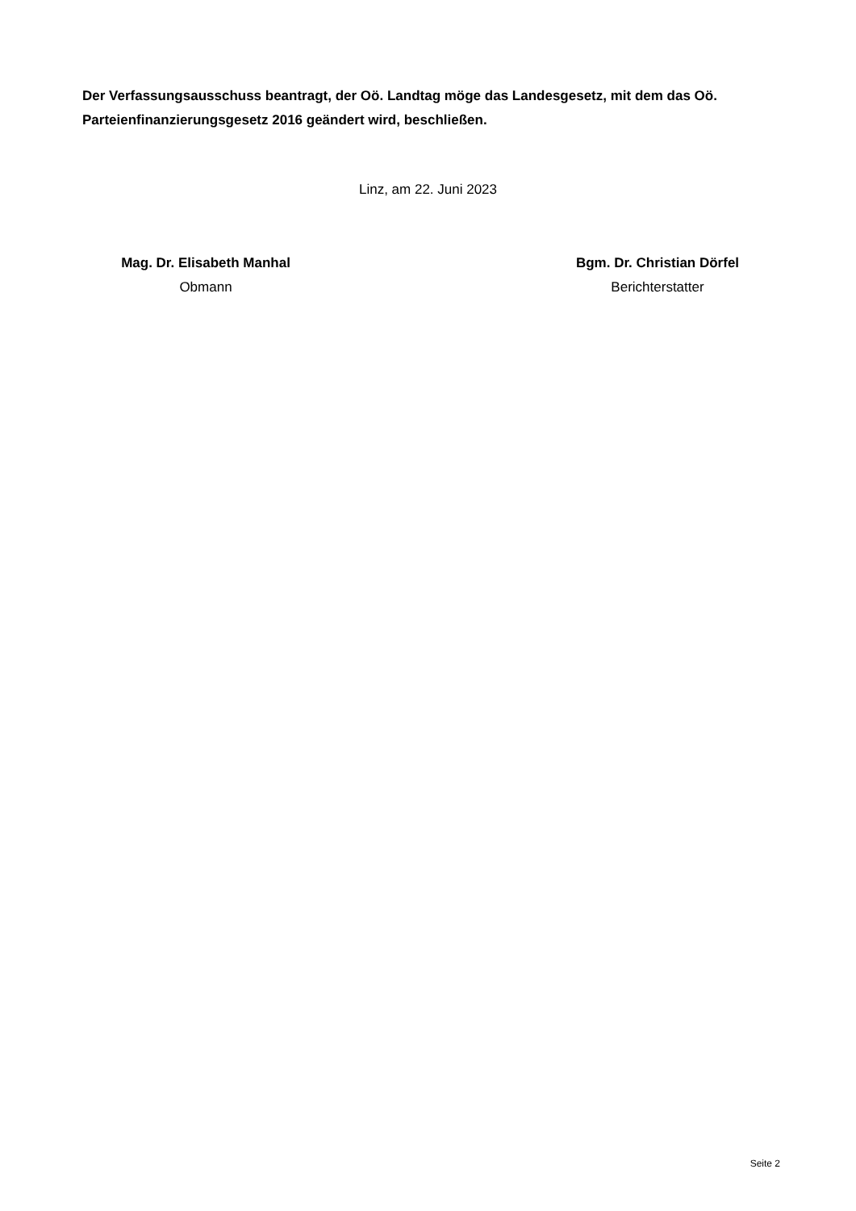Der Verfassungsausschuss beantragt, der Oö. Landtag möge das Landesgesetz, mit dem das Oö. Parteienfinanzierungsgesetz 2016 geändert wird, beschließen.
Linz, am 22. Juni 2023
Mag. Dr. Elisabeth Manhal
Obmann
Bgm. Dr. Christian Dörfel
Berichterstatter
Seite 2